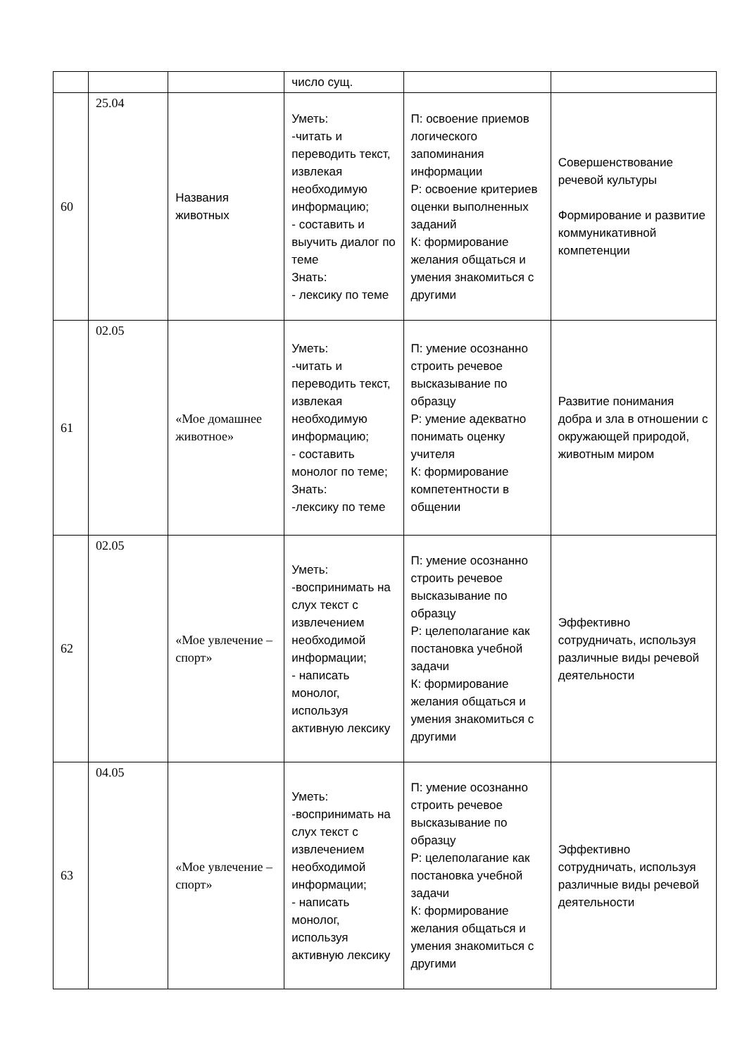| | | | число сущ. | | |
| 60 | 25.04 | Названия животных | Уметь: -читать и переводить текст, извлекая необходимую информацию; - составить и выучить диалог по теме Знать: - лексику по теме | П: освоение приемов логического запоминания информации Р: освоение критериев оценки выполненных заданий К: формирование желания общаться и умения знакомиться с другими | Совершенствование речевой культуры Формирование и развитие коммуникативной компетенции |
| 61 | 02.05 | «Мое домашнее животное» | Уметь: -читать и переводить текст, извлекая необходимую информацию; - составить монолог по теме; Знать: -лексику по теме | П: умение осознанно строить речевое высказывание по образцу Р: умение адекватно понимать оценку учителя К: формирование компетентности в общении | Развитие понимания добра и зла в отношении с окружающей природой, животным миром |
| 62 | 02.05 | «Мое увлечение – спорт» | Уметь: -воспринимать на слух текст с извлечением необходимой информации; - написать монолог, используя активную лексику | П: умение осознанно строить речевое высказывание по образцу Р: целеполагание как постановка учебной задачи К: формирование желания общаться и умения знакомиться с другими | Эффективно сотрудничать, используя различные виды речевой деятельности |
| 63 | 04.05 | «Мое увлечение – спорт» | Уметь: -воспринимать на слух текст с извлечением необходимой информации; - написать монолог, используя активную лексику | П: умение осознанно строить речевое высказывание по образцу Р: целеполагание как постановка учебной задачи К: формирование желания общаться и умения знакомиться с другими | Эффективно сотрудничать, используя различные виды речевой деятельности |